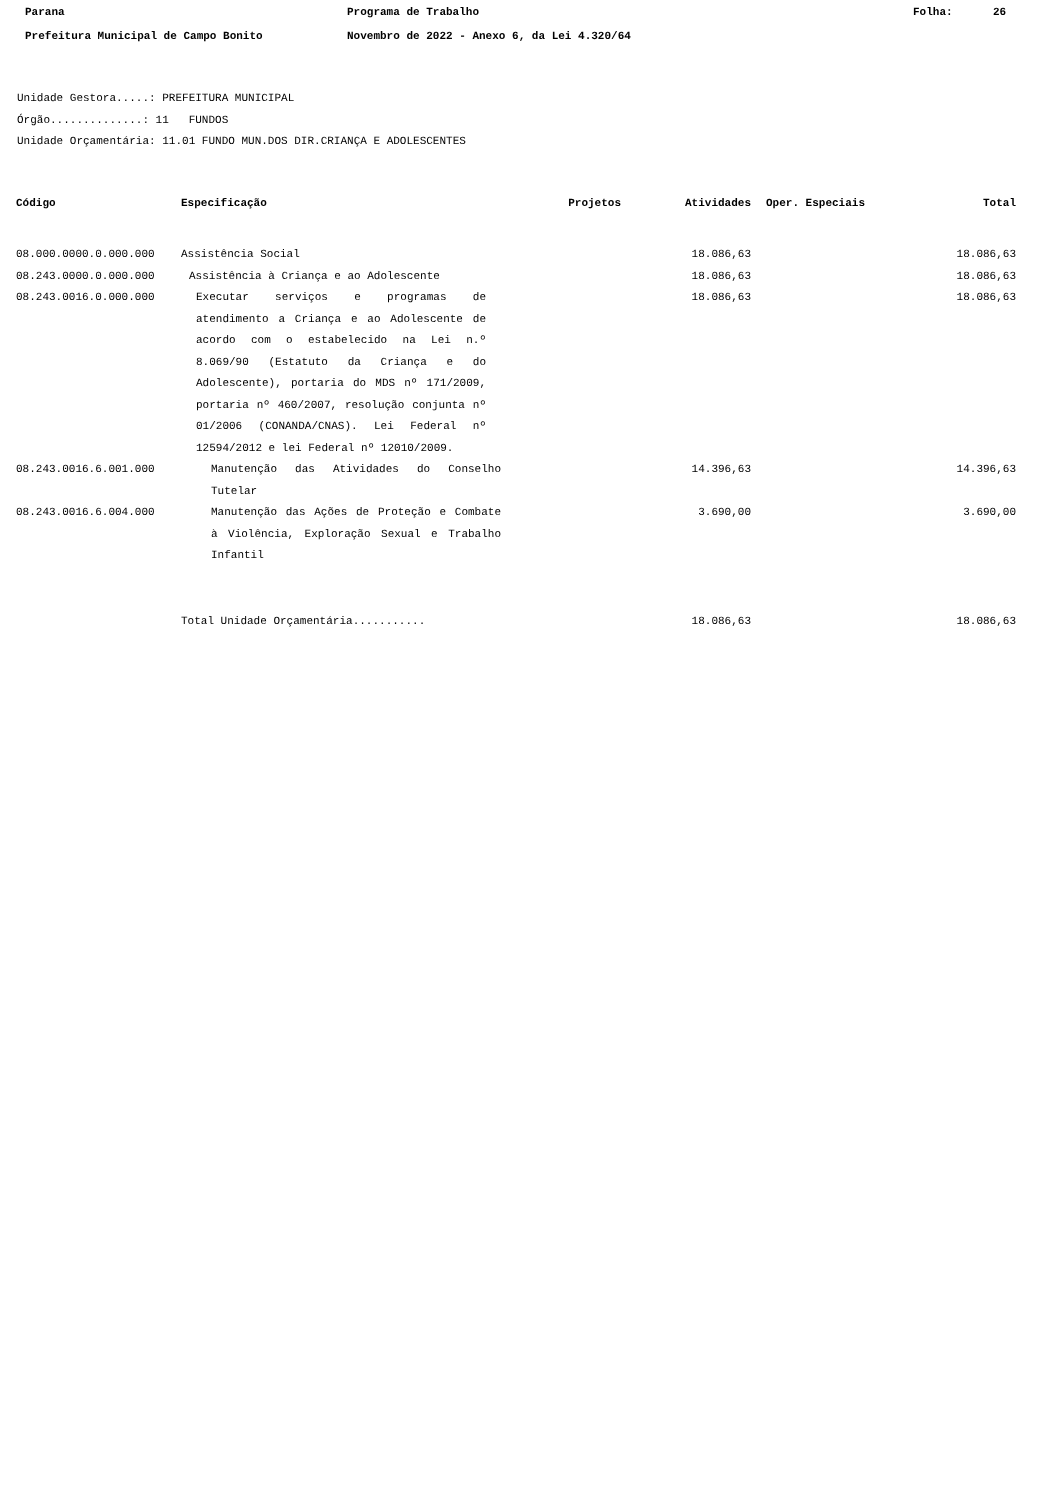Parana Programa de Trabalho Folha: 26
Prefeitura Municipal de Campo Bonito Novembro de 2022 - Anexo 6, da Lei 4.320/64
Unidade Gestora.....: PREFEITURA MUNICIPAL
Órgão..............: 11 FUNDOS
Unidade Orçamentária: 11.01 FUNDO MUN.DOS DIR.CRIANÇA E ADOLESCENTES
| Código | Especificação | Projetos | Atividades | Oper. Especiais | Total |
| --- | --- | --- | --- | --- | --- |
| 08.000.0000.0.000.000 | Assistência Social | | 18.086,63 | | 18.086,63 |
| 08.243.0000.0.000.000 | Assistência à Criança e ao Adolescente | | 18.086,63 | | 18.086,63 |
| 08.243.0016.0.000.000 | Executar serviços e programas de atendimento a Criança e ao Adolescente de acordo com o estabelecido na Lei n.º 8.069/90 (Estatuto da Criança e do Adolescente), portaria do MDS nº 171/2009, portaria nº 460/2007, resolução conjunta nº 01/2006 (CONANDA/CNAS). Lei Federal nº 12594/2012 e lei Federal nº 12010/2009. | | 18.086,63 | | 18.086,63 |
| 08.243.0016.6.001.000 | Manutenção das Atividades do Conselho Tutelar | | 14.396,63 | | 14.396,63 |
| 08.243.0016.6.004.000 | Manutenção das Ações de Proteção e Combate à Violência, Exploração Sexual e Trabalho Infantil | | 3.690,00 | | 3.690,00 |
| | Total Unidade Orçamentária........... | | 18.086,63 | | 18.086,63 |